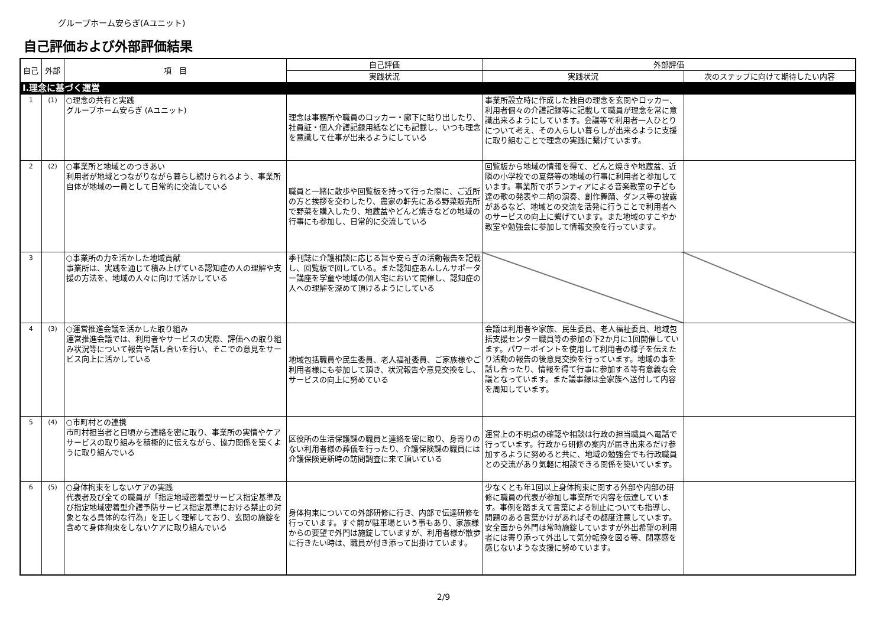グループホーム安らぎ(Aユニット)
自己評価および外部評価結果
| 自己 | 外部 | 項 目 | 自己評価 | 外部評価 | |
| --- | --- | --- | --- | --- | --- |
| | | | 実践状況 | 実践状況 | 次のステップに向けて期待したい内容 |
| Ⅰ.理念に基づく運営 | | | | | |
| 1 | (1) | ○理念の共有と実践 グループホーム安らぎ (Aユニット) | 理念は事務所や職員のロッカー・廊下に貼り出したり、社員証・個人介護記録用紙などにも記載し、いつも理念を意識して仕事が出来るようにしている | 事業所設立時に作成した独自の理念を玄関やロッカー、利用者個々の介護記録等に記載して職員が理念を常に意識出来るようにしています。会議等で利用者一人ひとりについて考え、その人らしい暮らしが出来るように支援に取り組むことで理念の実践に繋げています。 | |
| 2 | (2) | ○事業所と地域とのつきあい 利用者が地域とつながりながら暮らし続けられるよう、事業所自体が地域の一員として日常的に交流している | 職員と一緒に散歩や回覧板を持って行った際に、ご近所の方と挨拶を交わしたり、農家の軒先にある野菜販売所で野菜を購入したり、地蔵盆やどんど焼きなどの地域の行事にも参加し、日常的に交流している | 回覧板から地域の情報を得て、どんと焼きや地蔵盆、近隣の小学校での夏祭等の地域の行事に利用者と参加しています。事業所でボランティアによる音楽教室の子ども達の歌の発表や二胡の演奏、創作舞踊、ダンス等の披露があるなど、地域との交流を活発に行うことで利用者へのサービスの向上に繋げています。また地域のすこやか教室や勉強会に参加して情報交換を行っています。 | |
| 3 | | ○事業所の力を活かした地域貢献 事業所は、実践を通じて積み上げている認知症の人の理解や支援の方法を、地域の人々に向けて活かしている | 季刊誌に介護相談に応じる旨や安らぎの活動報告を記載し、回覧板で回している。また認知症あんしんサポーター講座を学童や地域の個人宅において開催し、認知症の人への理解を深めて頂けるようにしている | | |
| 4 | (3) | ○運営推進会議を活かした取り組み 運営推進会議では、利用者やサービスの実際、評価への取り組み状況等について報告や話し合いを行い、そこでの意見をサービス向上に活かしている | 地域包括職員や民生委員、老人福祉委員、ご家族様やご利用者様にも参加して頂き、状況報告や意見交換をし、サービスの向上に努めている | 会議は利用者や家族、民生委員、老人福祉委員、地域包括支援センター職員等の参加の下2か月に1回開催しています。パワーポイントを使用して利用者の様子を伝えたり活動の報告の後意見交換を行っています。地域の事を話し合ったり、情報を得て行事に参加する等有意義な会議となっています。また議事録は全家族へ送付して内容を周知しています。 | |
| 5 | (4) | ○市町村との連携 市町村担当者と日頃から連絡を密に取り、事業所の実情やケアサービスの取り組みを積極的に伝えながら、協力関係を築くように取り組んでいる | 区役所の生活保護課の職員と連絡を密に取り、身寄りのない利用者様の葬儀を行ったり、介護保険課の職員には介護保険更新時の訪問調査に来て頂いている | 運営上の不明点の確認や相談は行政の担当職員へ電話で行っています。行政から研修の案内が届き出来るだけ参加するように努めると共に、地域の勉強会でも行政職員との交流があり気軽に相談できる関係を築いています。 | |
| 6 | (5) | ○身体拘束をしないケアの実践 代表者及び全ての職員が「指定地域密着型サービス指定基準及び指定地域密着型介護予防サービス指定基準における禁止の対象となる具体的な行為」を正しく理解しており、玄関の施錠を含めて身体拘束をしないケアに取り組んでいる | 身体拘束についての外部研修に行き、内部で伝達研修を行っています。すぐ前が駐車場という事もあり、家族様からの要望で外門は施錠していますが、利用者様が散歩に行きたい時は、職員が付き添って出掛けています。 | 少なくとも年1回以上身体拘束に関する外部や内部の研修に職員の代表が参加し事業所で内容を伝達しています。事例を踏まえて言葉による制止についても指導し、問題のある言葉かけがあればその都度注意しています。安全面から外門は常時施錠していますが外出希望の利用者には寄り添って外出して気分転換を図る等、閉塞感を感じないような支援に努めています。 | |
2/9